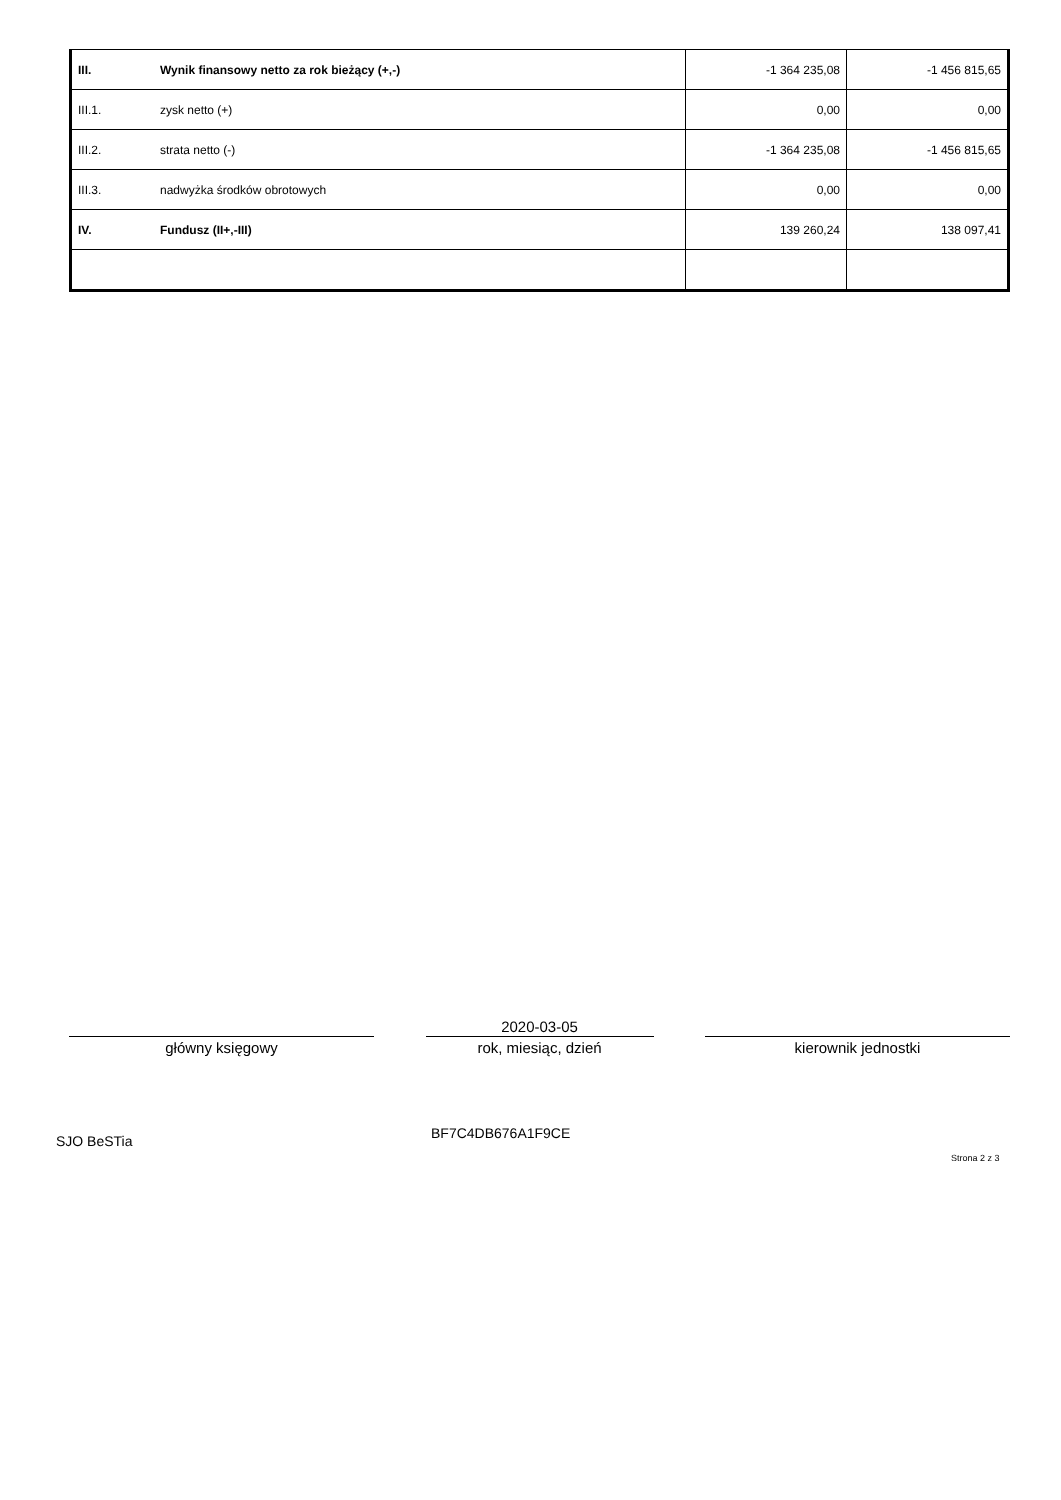| III. | Wynik finansowy netto za rok bieżący (+,-) | -1 364 235,08 | -1 456 815,65 |
| III.1. | zysk netto (+) | 0,00 | 0,00 |
| III.2. | strata netto (-) | -1 364 235,08 | -1 456 815,65 |
| III.3. | nadwyżka środków obrotowych | 0,00 | 0,00 |
| IV. | Fundusz (II+,-III) | 139 260,24 | 138 097,41 |
główny księgowy
2020-03-05
rok, miesiąc, dzień
kierownik jednostki
SJO BeSTia BF7C4DB676A1F9CE Strona 2 z 3